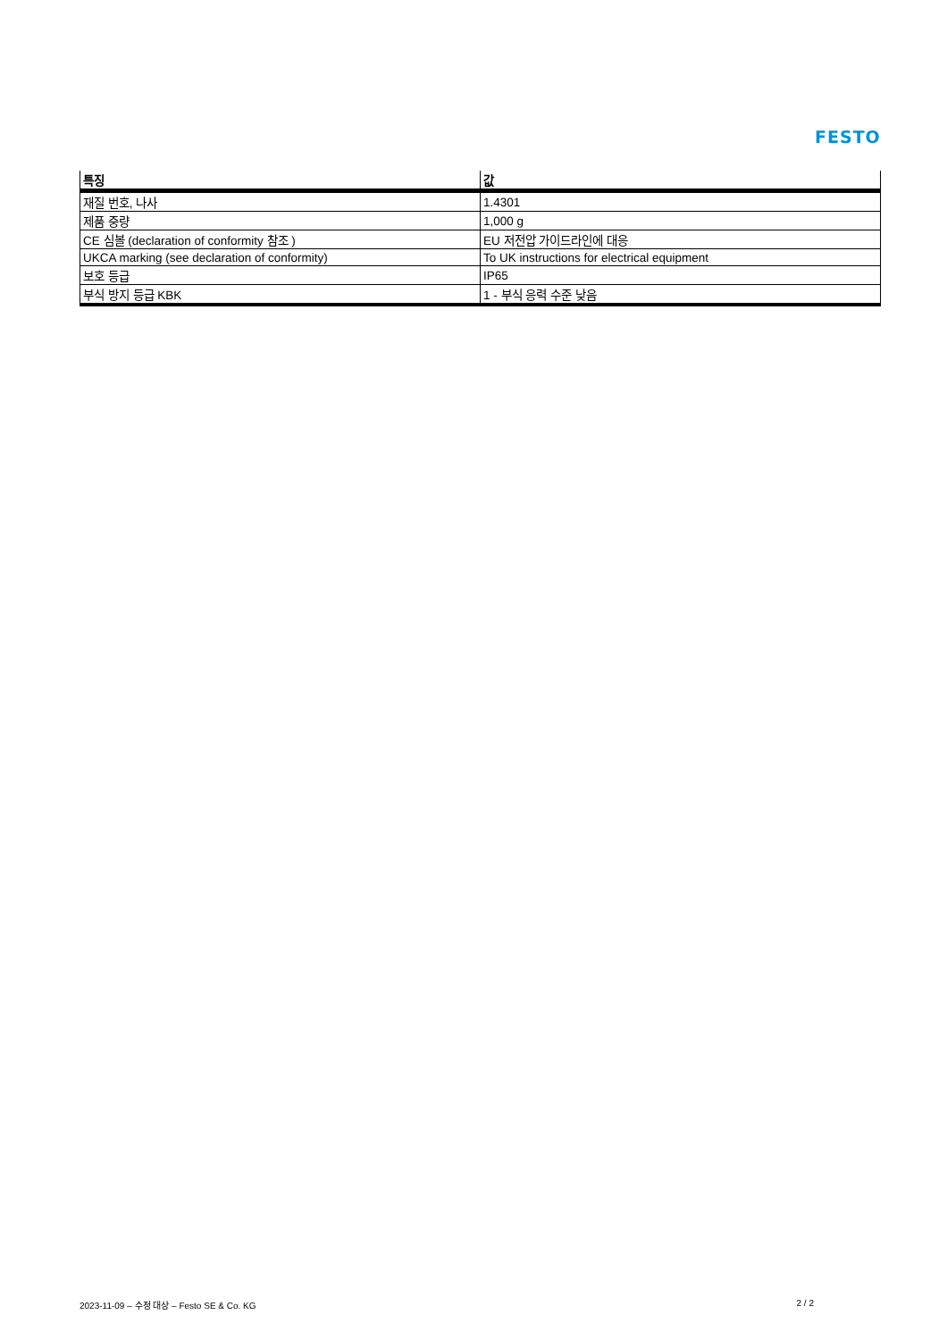FESTO
| 특징 | 값 |
| --- | --- |
| 재질 번호, 나사 | 1.4301 |
| 제품 중량 | 1,000 g |
| CE 심볼 (declaration of conformity 참조 ) | EU 저전압 가이드라인에 대응 |
| UKCA marking (see declaration of conformity) | To UK instructions for electrical equipment |
| 보호 등급 | IP65 |
| 부식 방지 등급 KBK | 1 - 부식 응력 수준 낮음 |
2023-11-09 – 수정 대상 – Festo SE & Co. KG 2 / 2